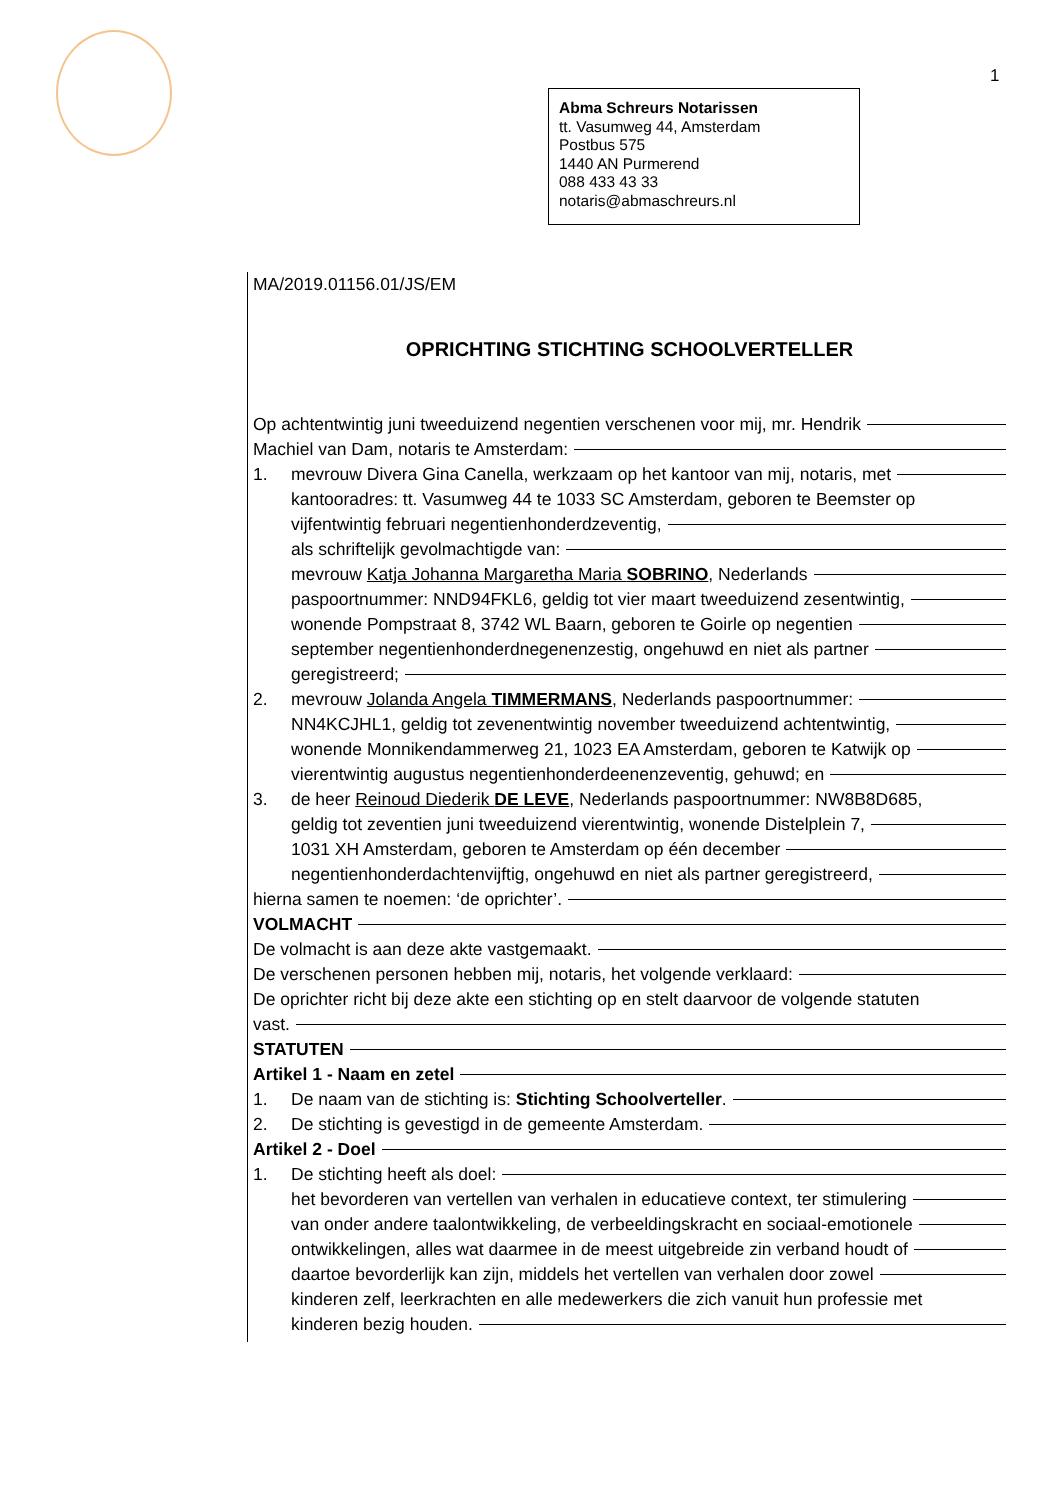1
Abma Schreurs Notarissen
tt. Vasumweg 44, Amsterdam
Postbus 575
1440 AN Purmerend
088 433 43 33
notaris@abmaschreurs.nl
MA/2019.01156.01/JS/EM
OPRICHTING STICHTING SCHOOLVERTELLER
Op achtentwintig juni tweeduizend negentien verschenen voor mij, mr. Hendrik
Machiel van Dam, notaris te Amsterdam:
1. mevrouw Divera Gina Canella, werkzaam op het kantoor van mij, notaris, met
kantooradres: tt. Vasumweg 44 te 1033 SC Amsterdam, geboren te Beemster op
vijfentwintig februari negentienhonderdzeventig,
als schriftelijk gevolmachtigde van:
mevrouw Katja Johanna Margaretha Maria SOBRINO, Nederlands
paspoortnummer: NND94FKL6, geldig tot vier maart tweeduizend zesentwintig,
wonende Pompstraat 8, 3742 WL Baarn, geboren te Goirle op negentien
september negentienhonderdnegenenzestig, ongehuwd en niet als partner
geregistreerd;
2. mevrouw Jolanda Angela TIMMERMANS, Nederlands paspoortnummer:
NN4KCJHL1, geldig tot zevenentwintig november tweeduizend achtentwintig,
wonende Monnikendammerweg 21, 1023 EA Amsterdam, geboren te Katwijk op
vierentwintig augustus negentienhonderdeenenzeventig, gehuwd; en
3. de heer Reinoud Diederik DE LEVE, Nederlands paspoortnummer: NW8B8D685,
geldig tot zeventien juni tweeduizend vierentwintig, wonende Distelplein 7,
1031 XH Amsterdam, geboren te Amsterdam op één december
negentienhonderdachtenvijftig, ongehuwd en niet als partner geregistreerd,
hierna samen te noemen: ‘de oprichter’.
VOLMACHT
De volmacht is aan deze akte vastgemaakt.
De verschenen personen hebben mij, notaris, het volgende verklaard:
De oprichter richt bij deze akte een stichting op en stelt daarvoor de volgende statuten
vast.
STATUTEN
Artikel 1 - Naam en zetel
1. De naam van de stichting is: Stichting Schoolverteller.
2. De stichting is gevestigd in de gemeente Amsterdam.
Artikel 2 - Doel
1. De stichting heeft als doel:
het bevorderen van vertellen van verhalen in educatieve context, ter stimulering
van onder andere taalontwikkeling, de verbeeldingskracht en sociaal-emotionele
ontwikkelingen, alles wat daarmee in de meest uitgebreide zin verband houdt of
daartoe bevorderlijk kan zijn, middels het vertellen van verhalen door zowel
kinderen zelf, leerkrachten en alle medewerkers die zich vanuit hun professie met
kinderen bezig houden.